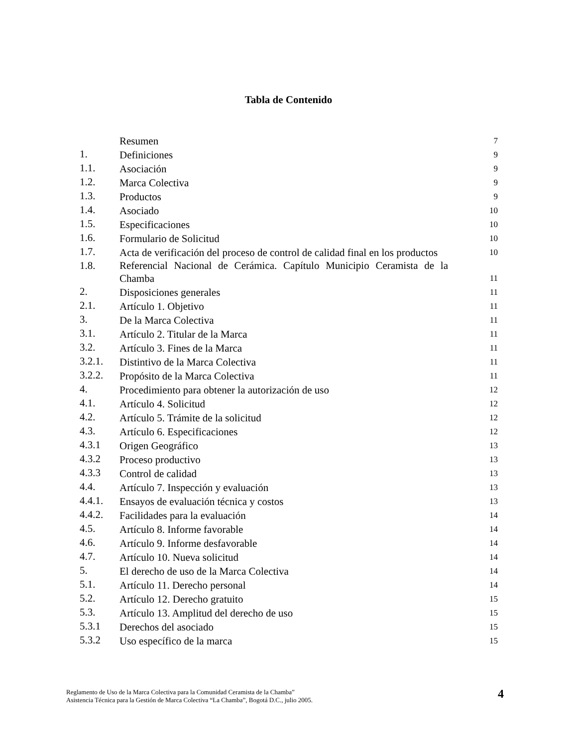Tabla de Contenido
| | Resumen | 7 |
| 1. | Definiciones | 9 |
| 1.1. | Asociación | 9 |
| 1.2. | Marca Colectiva | 9 |
| 1.3. | Productos | 9 |
| 1.4. | Asociado | 10 |
| 1.5. | Especificaciones | 10 |
| 1.6. | Formulario de Solicitud | 10 |
| 1.7. | Acta de verificación del proceso de control de calidad final en los productos | 10 |
| 1.8. | Referencial Nacional de Cerámica. Capítulo Municipio Ceramista de la Chamba | 11 |
| 2. | Disposiciones generales | 11 |
| 2.1. | Artículo 1. Objetivo | 11 |
| 3. | De la Marca Colectiva | 11 |
| 3.1. | Artículo 2. Titular de la Marca | 11 |
| 3.2. | Artículo 3. Fines de la Marca | 11 |
| 3.2.1. | Distintivo de la Marca Colectiva | 11 |
| 3.2.2. | Propósito de la Marca Colectiva | 11 |
| 4. | Procedimiento para obtener la autorización de uso | 12 |
| 4.1. | Artículo 4. Solicitud | 12 |
| 4.2. | Artículo 5. Trámite de la solicitud | 12 |
| 4.3. | Artículo 6. Especificaciones | 12 |
| 4.3.1 | Origen Geográfico | 13 |
| 4.3.2 | Proceso productivo | 13 |
| 4.3.3 | Control de calidad | 13 |
| 4.4. | Artículo 7. Inspección y evaluación | 13 |
| 4.4.1. | Ensayos de evaluación técnica y costos | 13 |
| 4.4.2. | Facilidades para la evaluación | 14 |
| 4.5. | Artículo 8. Informe favorable | 14 |
| 4.6. | Artículo 9. Informe desfavorable | 14 |
| 4.7. | Artículo 10. Nueva solicitud | 14 |
| 5. | El derecho de uso de la Marca Colectiva | 14 |
| 5.1. | Artículo 11. Derecho personal | 14 |
| 5.2. | Artículo 12. Derecho gratuito | 15 |
| 5.3. | Artículo 13. Amplitud del derecho de uso | 15 |
| 5.3.1 | Derechos del asociado | 15 |
| 5.3.2 | Uso específico de la marca | 15 |
Reglamento de Uso de la Marca Colectiva para la Comunidad Ceramista de la Chamba”
Asistencia Técnica para la Gestión de Marca Colectiva “La Chamba”, Bogotá D.C., julio 2005.
4